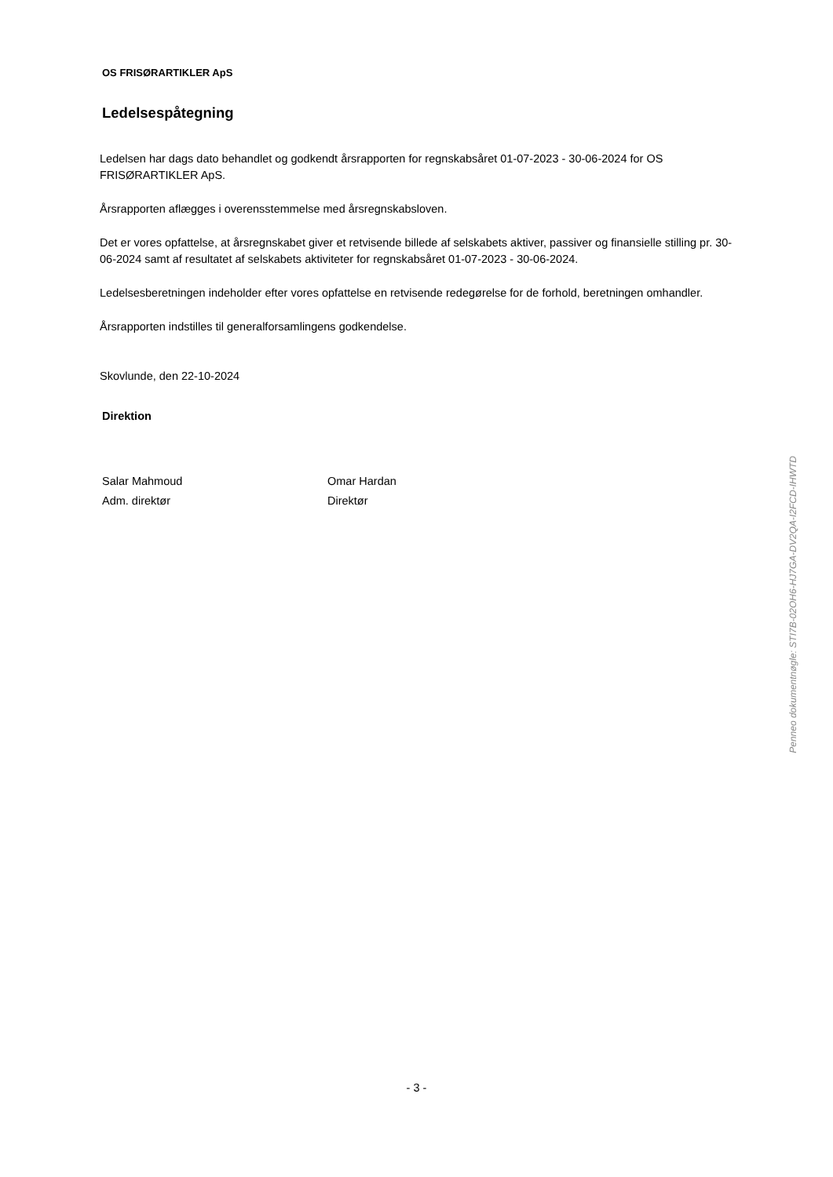OS FRISØRARTIKLER ApS
Ledelsespåtegning
Ledelsen har dags dato behandlet og godkendt årsrapporten for regnskabsåret 01-07-2023 - 30-06-2024 for OS FRISØRARTIKLER ApS.
Årsrapporten aflægges i overensstemmelse med årsregnskabsloven.
Det er vores opfattelse, at årsregnskabet giver et retvisende billede af selskabets aktiver, passiver og finansielle stilling pr. 30-06-2024 samt af resultatet af selskabets aktiviteter for regnskabsåret 01-07-2023 - 30-06-2024.
Ledelsesberetningen indeholder efter vores opfattelse en retvisende redegørelse for de forhold, beretningen omhandler.
Årsrapporten indstilles til generalforsamlingens godkendelse.
Skovlunde, den 22-10-2024
Direktion
Salar Mahmoud
Adm. direktør
Omar Hardan
Direktør
Penneo dokumentnøgle: STI7B-02OH6-HJ7GA-DV2QA-I2FCD-IHWTD
- 3 -